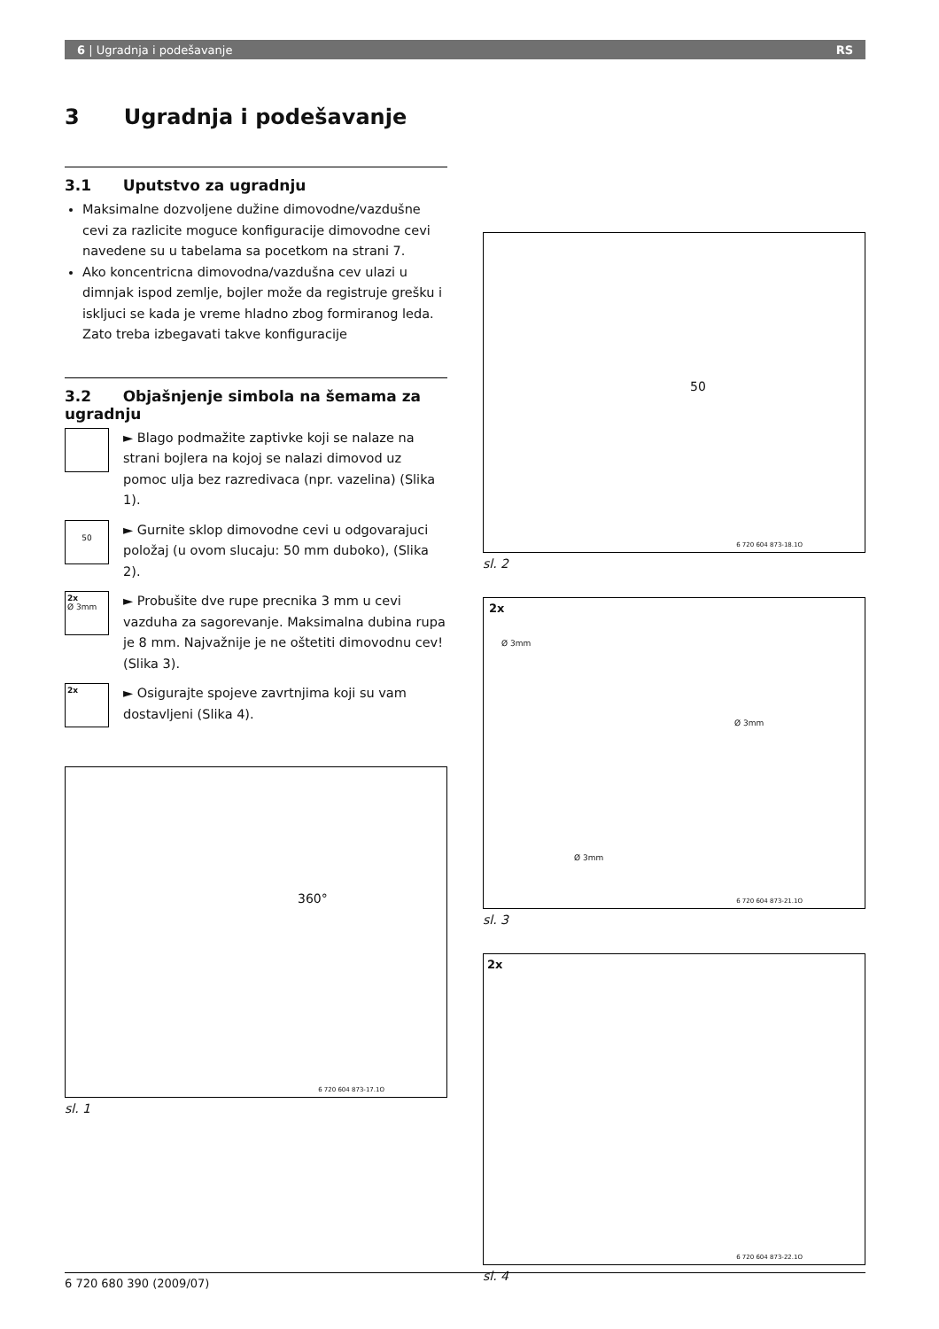6 | Ugradnja i podešavanje RS
3 Ugradnja i podešavanje
3.1 Uputstvo za ugradnju
Maksimalne dozvoljene dužine dimovodne/vazdušne cevi za razlicite moguce konfiguracije dimovodne cevi navedene su u tabelama sa pocetkom na strani 7.
Ako koncentricna dimovodna/vazdušna cev ulazi u dimnjak ispod zemlje, bojler može da registruje grešku i iskljuci se kada je vreme hladno zbog formiranog leda. Zato treba izbegavati takve konfiguracije
3.2 Objašnjenje simbola na šemama za ugradnju
► Blago podmažite zaptivke koji se nalaze na strani bojlera na kojoj se nalazi dimovod uz pomoc ulja bez razredivaca (npr. vazelina) (Slika 1).
50
► Gurnite sklop dimovodne cevi u odgovarajuci položaj (u ovom slucaju: 50 mm duboko), (Slika 2).
2x
Ø 3mm
► Probušite dve rupe precnika 3 mm u cevi vazduha za sagorevanje. Maksimalna dubina rupa je 8 mm. Najvažnije je ne oštetiti dimovodnu cev! (Slika 3).
2x
► Osigurajte spojeve zavrtnjima koji su vam dostavljeni (Slika 4).
360°
6 720 604 873-17.1O
sl. 1
50
6 720 604 873-18.1O
sl. 2
2x
Ø 3mm
Ø 3mm
Ø 3mm
6 720 604 873-21.1O
sl. 3
2x
6 720 604 873-22.1O
sl. 4
6 720 680 390 (2009/07)